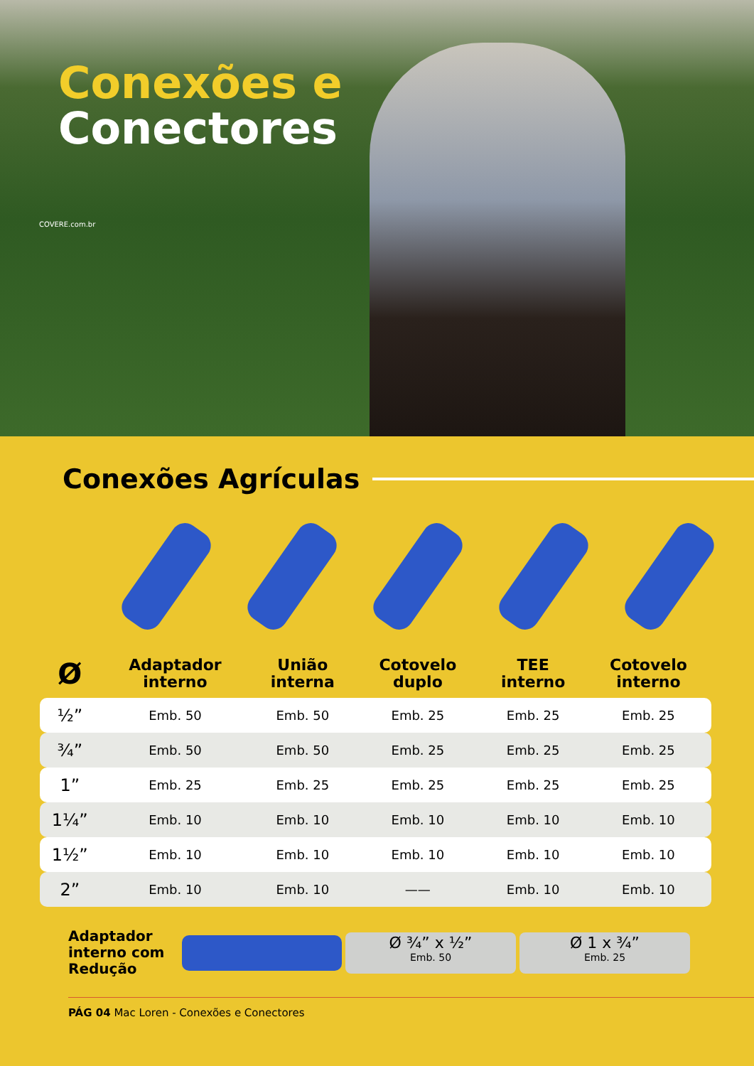Conexões e
Conectores
COVERE.com.br
Conexões Agrículas
| Ø | Adaptador interno | União interna | Cotovelo duplo | TEE interno | Cotovelo interno |
| --- | --- | --- | --- | --- | --- |
| ½” | Emb. 50 | Emb. 50 | Emb. 25 | Emb. 25 | Emb. 25 |
| ¾” | Emb. 50 | Emb. 50 | Emb. 25 | Emb. 25 | Emb. 25 |
| 1” | Emb. 25 | Emb. 25 | Emb. 25 | Emb. 25 | Emb. 25 |
| 1¼” | Emb. 10 | Emb. 10 | Emb. 10 | Emb. 10 | Emb. 10 |
| 1½” | Emb. 10 | Emb. 10 | Emb. 10 | Emb. 10 | Emb. 10 |
| 2” | Emb. 10 | Emb. 10 | —— | Emb. 10 | Emb. 10 |
Adaptador interno com Redução
Ø ¾” x ½”
Emb. 50
Ø 1 x ¾”
Emb. 25
PÁG 04 Mac Loren - Conexões e Conectores